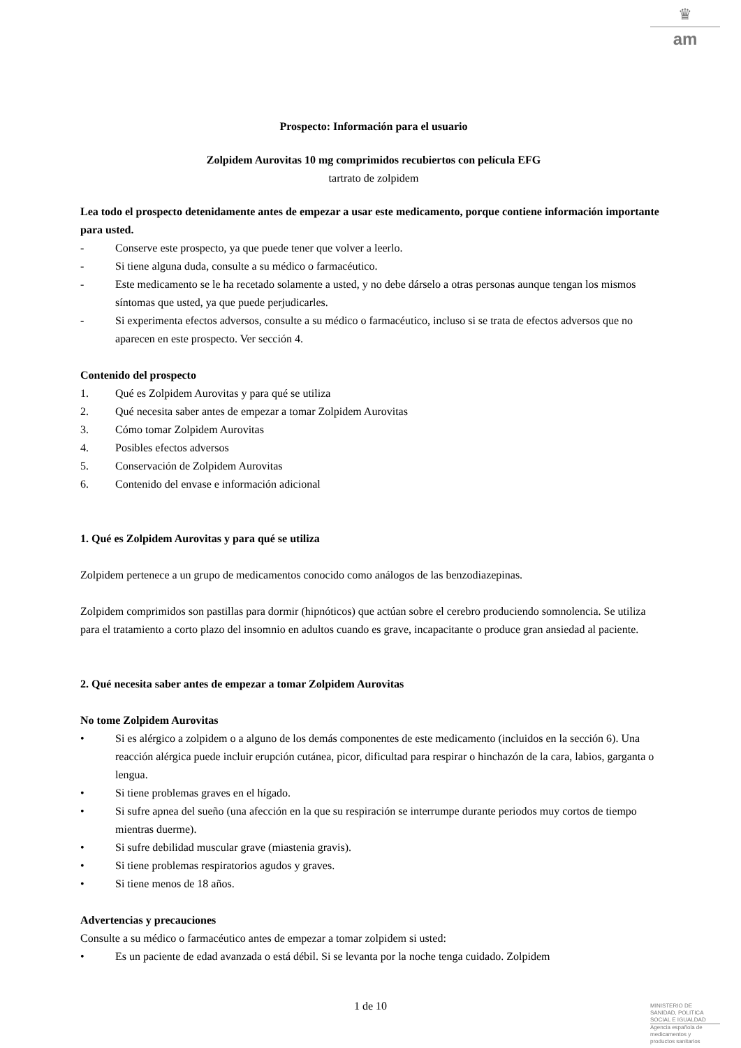♛
am
Prospecto: Información para el usuario
Zolpidem Aurovitas 10 mg comprimidos recubiertos con película EFG
tartrato de zolpidem
Lea todo el prospecto detenidamente antes de empezar a usar este medicamento, porque contiene información importante para usted.
- Conserve este prospecto, ya que puede tener que volver a leerlo.
- Si tiene alguna duda, consulte a su médico o farmacéutico.
- Este medicamento se le ha recetado solamente a usted, y no debe dárselo a otras personas aunque tengan los mismos síntomas que usted, ya que puede perjudicarles.
- Si experimenta efectos adversos, consulte a su médico o farmacéutico, incluso si se trata de efectos adversos que no aparecen en este prospecto. Ver sección 4.
Contenido del prospecto
1. Qué es Zolpidem Aurovitas y para qué se utiliza
2. Qué necesita saber antes de empezar a tomar Zolpidem Aurovitas
3. Cómo tomar Zolpidem Aurovitas
4. Posibles efectos adversos
5. Conservación de Zolpidem Aurovitas
6. Contenido del envase e información adicional
1. Qué es Zolpidem Aurovitas y para qué se utiliza
Zolpidem pertenece a un grupo de medicamentos conocido como análogos de las benzodiazepinas.
Zolpidem comprimidos son pastillas para dormir (hipnóticos) que actúan sobre el cerebro produciendo somnolencia. Se utiliza para el tratamiento a corto plazo del insomnio en adultos cuando es grave, incapacitante o produce gran ansiedad al paciente.
2. Qué necesita saber antes de empezar a tomar Zolpidem Aurovitas
No tome Zolpidem Aurovitas
• Si es alérgico a zolpidem o a alguno de los demás componentes de este medicamento (incluidos en la sección 6). Una reacción alérgica puede incluir erupción cutánea, picor, dificultad para respirar o hinchazón de la cara, labios, garganta o lengua.
• Si tiene problemas graves en el hígado.
• Si sufre apnea del sueño (una afección en la que su respiración se interrumpe durante periodos muy cortos de tiempo mientras duerme).
• Si sufre debilidad muscular grave (miastenia gravis).
• Si tiene problemas respiratorios agudos y graves.
• Si tiene menos de 18 años.
Advertencias y precauciones
Consulte a su médico o farmacéutico antes de empezar a tomar zolpidem si usted:
• Es un paciente de edad avanzada o está débil. Si se levanta por la noche tenga cuidado. Zolpidem
1 de 10
MINISTERIO DE
SANIDAD, POLITICA
SOCIAL E IGUALDAD
Agencia española de
medicamentos y
productos sanitarios